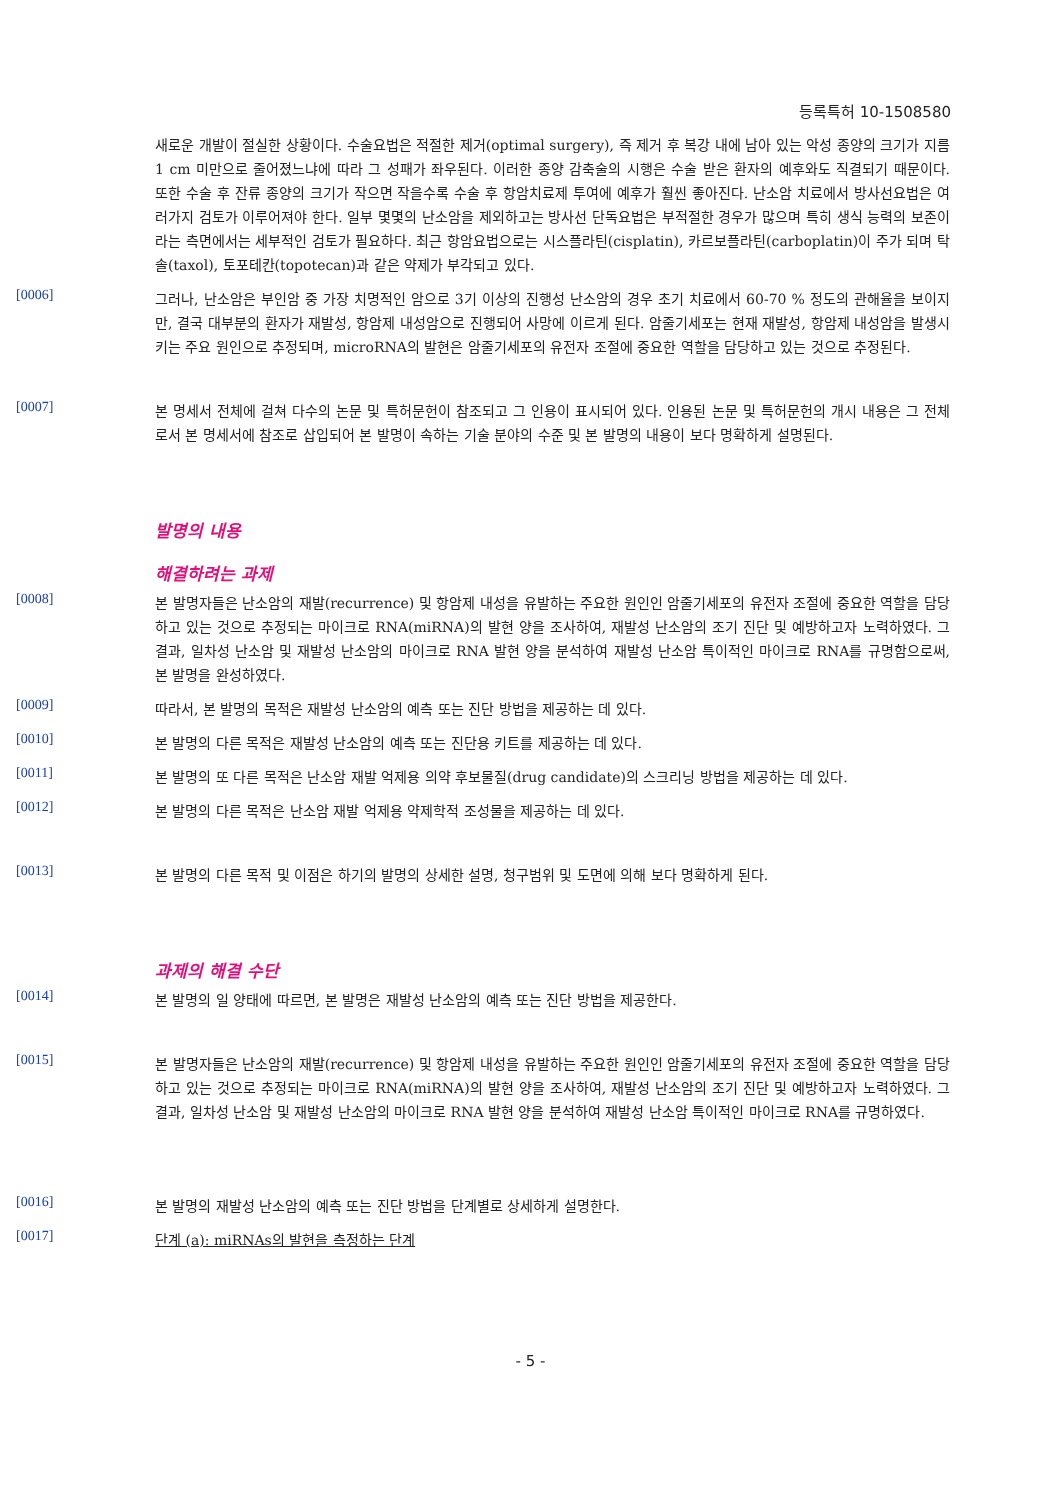등록특허 10-1508580
새로운 개발이 절실한 상황이다. 수술요법은 적절한 제거(optimal surgery), 즉 제거 후 복강 내에 남아 있는 악성 종양의 크기가 지름 1 cm 미만으로 줄어졌느냐에 따라 그 성패가 좌우된다. 이러한 종양 감축술의 시행은 수술 받은 환자의 예후와도 직결되기 때문이다. 또한 수술 후 잔류 종양의 크기가 작으면 작을수록 수술 후 항암치료제 투여에 예후가 훨씬 좋아진다. 난소암 치료에서 방사선요법은 여러가지 검토가 이루어져야 한다. 일부 몇몇의 난소암을 제외하고는 방사선 단독요법은 부적절한 경우가 많으며 특히 생식 능력의 보존이라는 측면에서는 세부적인 검토가 필요하다. 최근 항암요법으로는 시스플라틴(cisplatin), 카르보플라틴(carboplatin)이 주가 되며 탁솔(taxol), 토포테칸(topotecan)과 같은 약제가 부각되고 있다.
[0006]
그러나, 난소암은 부인암 중 가장 치명적인 암으로 3기 이상의 진행성 난소암의 경우 초기 치료에서 60-70 % 정도의 관해율을 보이지만, 결국 대부분의 환자가 재발성, 항암제 내성암으로 진행되어 사망에 이르게 된다. 암줄기세포는 현재 재발성, 항암제 내성암을 발생시키는 주요 원인으로 추정되며, microRNA의 발현은 암줄기세포의 유전자 조절에 중요한 역할을 담당하고 있는 것으로 추정된다.
[0007]
본 명세서 전체에 걸쳐 다수의 논문 및 특허문헌이 참조되고 그 인용이 표시되어 있다. 인용된 논문 및 특허문헌의 개시 내용은 그 전체로서 본 명세서에 참조로 삽입되어 본 발명이 속하는 기술 분야의 수준 및 본 발명의 내용이 보다 명확하게 설명된다.
발명의 내용
해결하려는 과제
[0008]
본 발명자들은 난소암의 재발(recurrence) 및 항암제 내성을 유발하는 주요한 원인인 암줄기세포의 유전자 조절에 중요한 역할을 담당하고 있는 것으로 추정되는 마이크로 RNA(miRNA)의 발현 양을 조사하여, 재발성 난소암의 조기 진단 및 예방하고자 노력하였다. 그 결과, 일차성 난소암 및 재발성 난소암의 마이크로 RNA 발현 양을 분석하여 재발성 난소암 특이적인 마이크로 RNA를 규명함으로써, 본 발명을 완성하였다.
[0009]
따라서, 본 발명의 목적은 재발성 난소암의 예측 또는 진단 방법을 제공하는 데 있다.
[0010]
본 발명의 다른 목적은 재발성 난소암의 예측 또는 진단용 키트를 제공하는 데 있다.
[0011]
본 발명의 또 다른 목적은 난소암 재발 억제용 의약 후보물질(drug candidate)의 스크리닝 방법을 제공하는 데 있다.
[0012]
본 발명의 다른 목적은 난소암 재발 억제용 약제학적 조성물을 제공하는 데 있다.
[0013]
본 발명의 다른 목적 및 이점은 하기의 발명의 상세한 설명, 청구범위 및 도면에 의해 보다 명확하게 된다.
과제의 해결 수단
[0014]
본 발명의 일 양태에 따르면, 본 발명은 재발성 난소암의 예측 또는 진단 방법을 제공한다.
[0015]
본 발명자들은 난소암의 재발(recurrence) 및 항암제 내성을 유발하는 주요한 원인인 암줄기세포의 유전자 조절에 중요한 역할을 담당하고 있는 것으로 추정되는 마이크로 RNA(miRNA)의 발현 양을 조사하여, 재발성 난소암의 조기 진단 및 예방하고자 노력하였다. 그 결과, 일차성 난소암 및 재발성 난소암의 마이크로 RNA 발현 양을 분석하여 재발성 난소암 특이적인 마이크로 RNA를 규명하였다.
[0016]
본 발명의 재발성 난소암의 예측 또는 진단 방법을 단계별로 상세하게 설명한다.
[0017]
단계 (a): miRNAs의 발현을 측정하는 단계
- 5 -